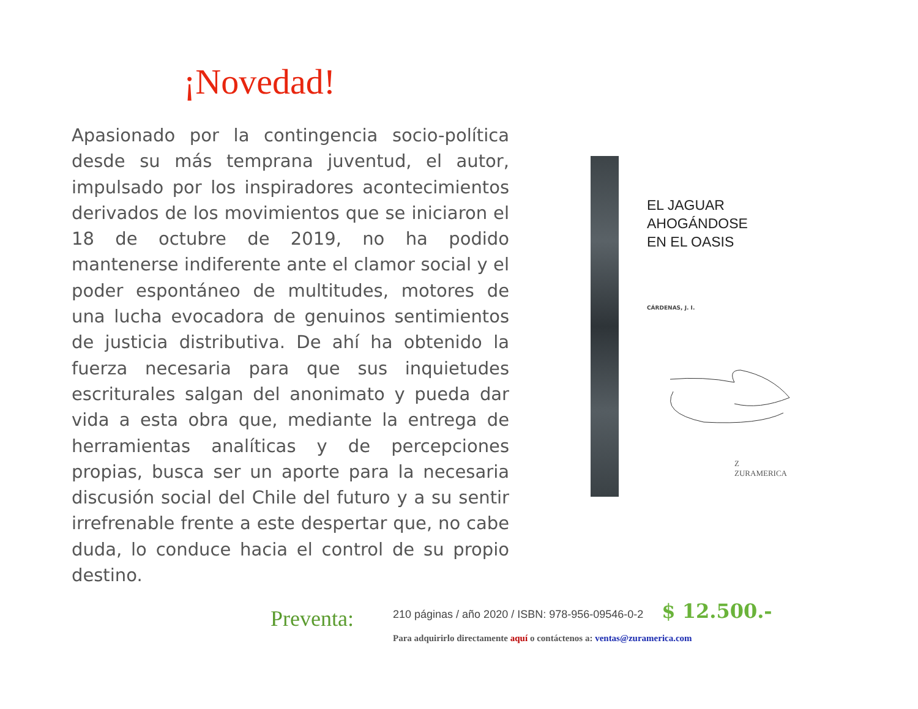¡Novedad!
Apasionado por la contingencia socio-política desde su más temprana juventud, el autor, impulsado por los inspiradores acontecimientos derivados de los movimientos que se iniciaron el 18 de octubre de 2019, no ha podido mantenerse indiferente ante el clamor social y el poder espontáneo de multitudes, motores de una lucha evocadora de genuinos sentimientos de justicia distributiva. De ahí ha obtenido la fuerza necesaria para que sus inquietudes escriturales salgan del anonimato y pueda dar vida a esta obra que, mediante la entrega de herramientas analíticas y de percepciones propias, busca ser un aporte para la necesaria discusión social del Chile del futuro y a su sentir irrefrenable frente a este despertar que, no cabe duda, lo conduce hacia el control de su propio destino.
EL JAGUAR
AHOGÁNDOSE
EN EL OASIS
CÁRDENAS, J. I.
Z
ZURAMERICA
Preventa:
210 páginas / año 2020 / ISBN: 978-956-09546-0-2 $ 12.500.-
Para adquirirlo directamente aquí o contáctenos a: ventas@zuramerica.com